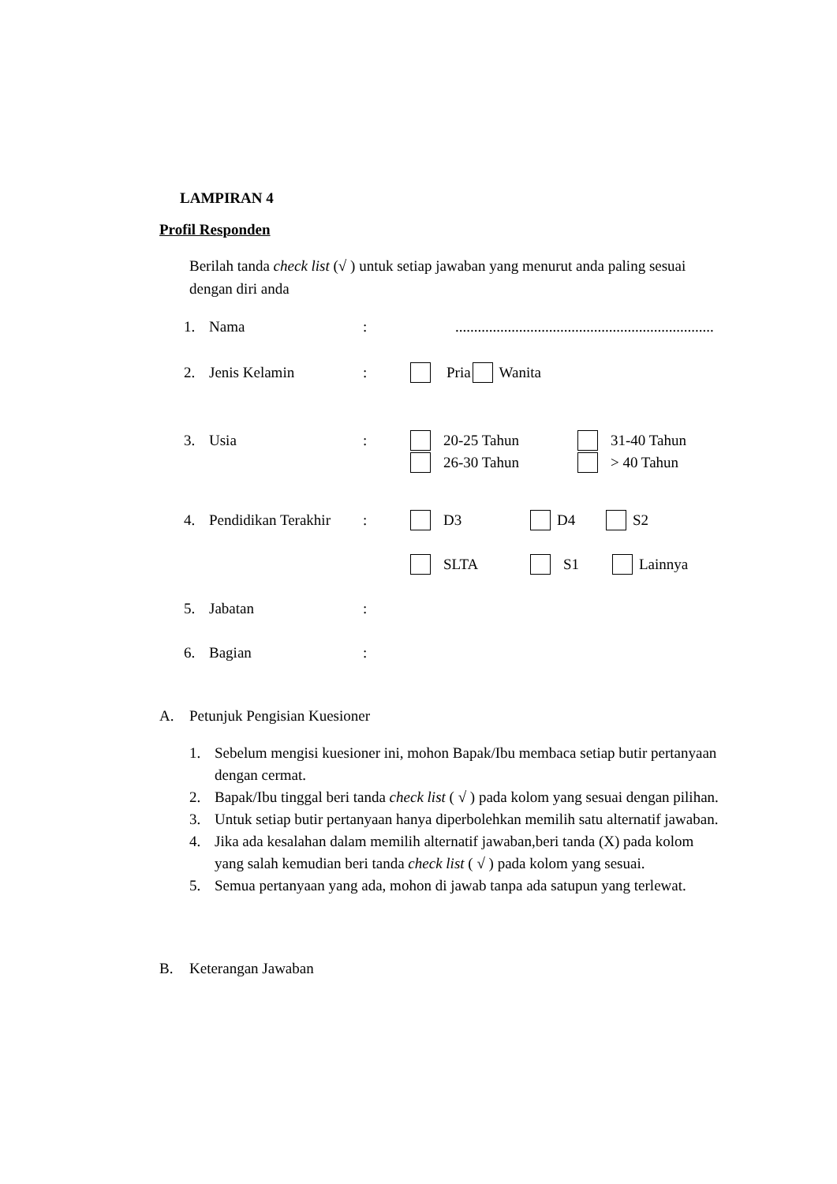LAMPIRAN 4
Profil Responden
Berilah tanda check list (√ ) untuk setiap jawaban yang menurut anda paling sesuai dengan diri anda
1. Nama:.....................................................................
2. Jenis Kelamin: Pria Wanita
3. Usia: 20-25 Tahun 31-40 Tahun
26-30 Tahun > 40 Tahun
4. Pendidikan Terakhir: D3 D4 S2
SLTA S1 Lainnya
5. Jabatan:
6. Bagian:
A. Petunjuk Pengisian Kuesioner
1. Sebelum mengisi kuesioner ini, mohon Bapak/Ibu membaca setiap butir pertanyaan dengan cermat.
2. Bapak/Ibu tinggal beri tanda check list ( √ ) pada kolom yang sesuai dengan pilihan.
3. Untuk setiap butir pertanyaan hanya diperbolehkan memilih satu alternatif jawaban.
4. Jika ada kesalahan dalam memilih alternatif jawaban,beri tanda (X) pada kolom yang salah kemudian beri tanda check list ( √ ) pada kolom yang sesuai.
5. Semua pertanyaan yang ada, mohon di jawab tanpa ada satupun yang terlewat.
B. Keterangan Jawaban